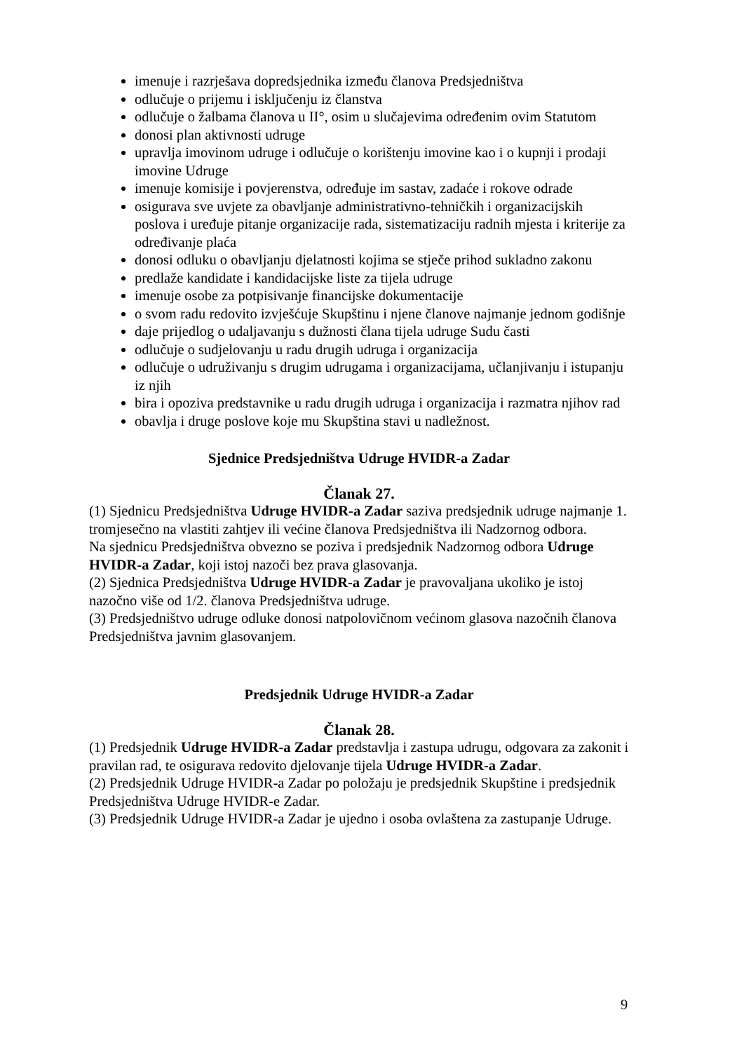imenuje i razrješava dopredsjednika između članova Predsjedništva
odlučuje o prijemu i isključenju iz članstva
odlučuje o žalbama članova u II°, osim u slučajevima određenim ovim Statutom
donosi plan aktivnosti udruge
upravlja imovinom udruge i odlučuje o korištenju imovine kao i o kupnji i prodaji imovine Udruge
imenuje komisije i povjerenstva, određuje im sastav, zadaće i rokove odrade
osigurava sve uvjete za obavljanje administrativno-tehničkih i organizacijskih poslova i uređuje pitanje organizacije rada, sistematizaciju radnih mjesta i kriterije za određivanje plaća
donosi odluku o obavljanju djelatnosti kojima se stječe prihod sukladno zakonu
predlaže kandidate i kandidacijske liste za tijela udruge
imenuje osobe za potpisivanje financijske dokumentacije
o svom radu redovito izvješćuje Skupštinu i njene članove najmanje jednom godišnje
daje prijedlog o udaljavanju s dužnosti člana tijela udruge Sudu časti
odlučuje o sudjelovanju u radu drugih udruga i organizacija
odlučuje o udruživanju s drugim udrugama i organizacijama, učlanjivanju i istupanju iz njih
bira i opoziva predstavnike u radu drugih udruga i organizacija i razmatra njihov rad
obavlja i druge poslove koje mu Skupština stavi u nadležnost.
Sjednice Predsjedništva Udruge HVIDR-a Zadar
Članak 27.
(1) Sjednicu Predsjedništva Udruge HVIDR-a Zadar saziva predsjednik udruge najmanje 1. tromjesečno na vlastiti zahtjev ili većine članova Predsjedništva ili Nadzornog odbora.
Na sjednicu Predsjedništva obvezno se poziva i predsjednik Nadzornog odbora Udruge HVIDR-a Zadar, koji istoj nazoči bez prava glasovanja.
(2) Sjednica Predsjedništva Udruge HVIDR-a Zadar je pravovaljana ukoliko je istoj nazočno više od 1/2. članova Predsjedništva udruge.
(3) Predsjedništvo udruge odluke donosi natpolovičnom većinom glasova nazočnih članova Predsjedništva javnim glasovanjem.
Predsjednik Udruge HVIDR-a Zadar
Članak 28.
(1) Predsjednik Udruge HVIDR-a Zadar predstavlja i zastupa udrugu, odgovara za zakonit i pravilan rad, te osigurava redovito djelovanje tijela Udruge HVIDR-a Zadar.
(2) Predsjednik Udruge HVIDR-a Zadar po položaju je predsjednik Skupštine i predsjednik Predsjedništva Udruge HVIDR-e Zadar.
(3) Predsjednik Udruge HVIDR-a Zadar je ujedno i osoba ovlaštena za zastupanje Udruge.
9